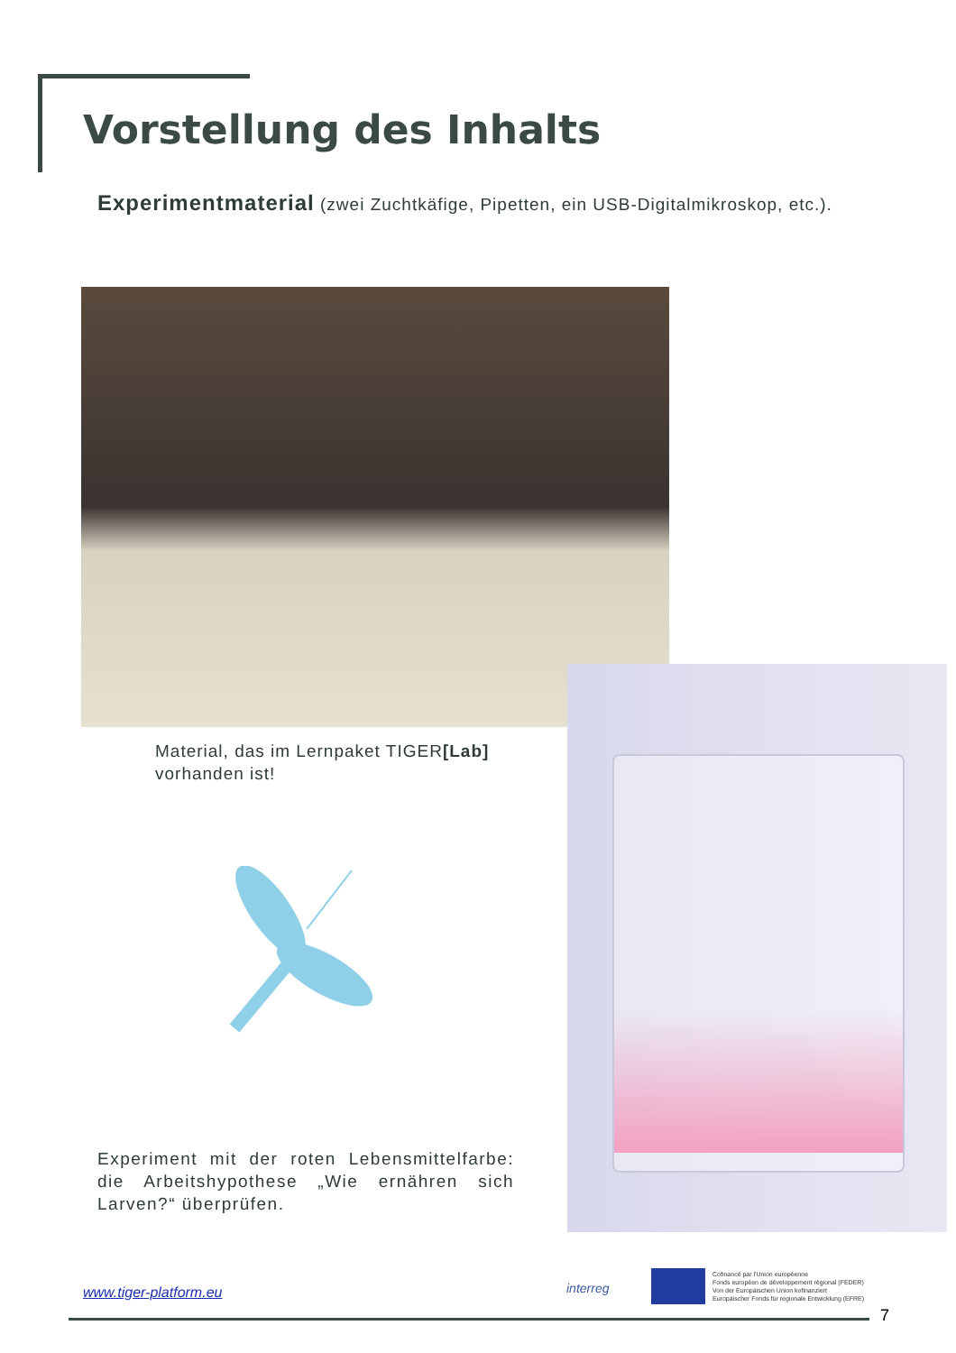Vorstellung des Inhalts
Experimentmaterial (zwei Zuchtkäfige, Pipetten, ein USB-Digitalmikroskop, etc.).
Material, das im Lernpaket TIGER[Lab] vorhanden ist!
Experiment mit der roten Lebensmittelfarbe: die Arbeitshypothese „Wie ernähren sich Larven?“ überprüfen.
www.tiger-platform.eu interreg
Cofinancé par l'Union européenne
Fonds européen de développement régional (FEDER)
Von der Europäischen Union kofinanziert
Europäischer Fonds für regionale Entwicklung (EFRE)
7